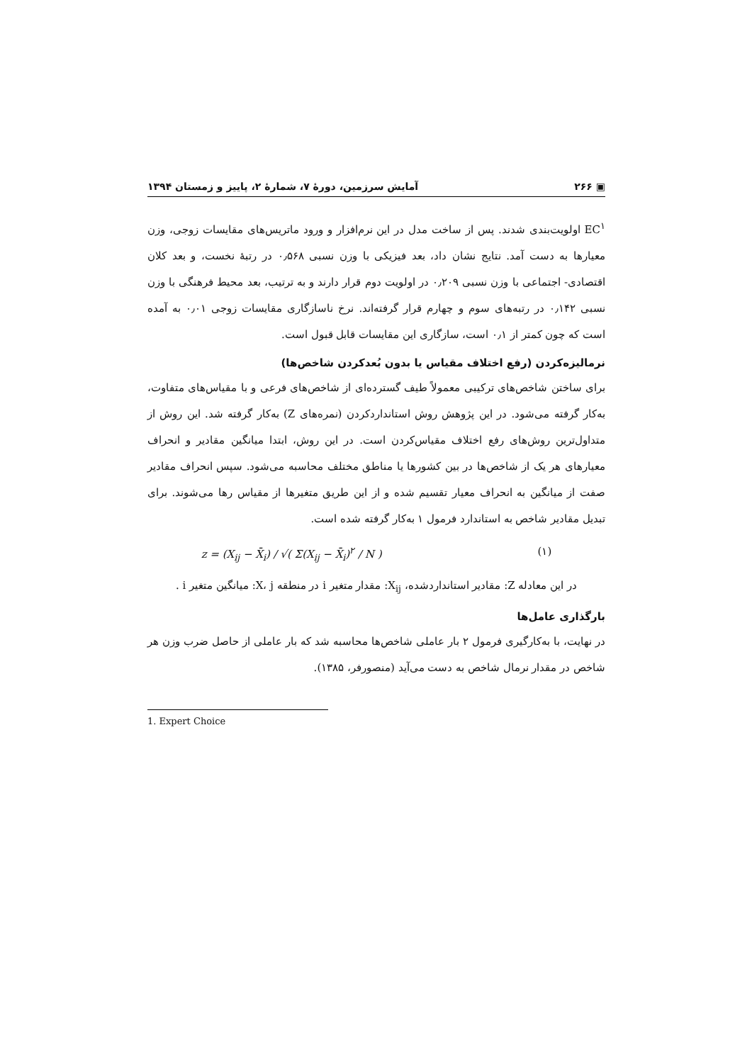▣ ۲۶۶ آمایش سرزمین، دورهٔ ۷، شمارهٔ ۲، پاییز و زمستان ۱۳۹۴
EC<sup>۱</sup> اولویت‌بندی شدند. پس از ساخت مدل در این نرم‌افزار و ورود ماتریس‌های مقایسات زوجی، وزن معیارها به دست آمد. نتایج نشان داد، بعد فیزیکی با وزن نسبی ۰٫۵۶۸ در رتبهٔ نخست، و بعد کلان اقتصادی- اجتماعی با وزن نسبی ۰٫۲۰۹ در اولویت دوم قرار دارند و به ترتیب، بعد محیط فرهنگی با وزن نسبی ۰٫۱۴۲ در رتبه‌های سوم و چهارم قرار گرفته‌اند. نرخ ناسازگاری مقایسات زوجی ۰٫۰۱ به آمده است که چون کمتر از ۰٫۱ است، سازگاری این مقایسات قابل قبول است.
نرمالیزه‌کردن (رفع اختلاف مقیاس یا بدون بُعدکردن شاخص‌ها)
برای ساختن شاخص‌های ترکیبی معمولاً طیف گسترده‌ای از شاخص‌های فرعی و با مقیاس‌های متفاوت، به‌کار گرفته می‌شود. در این پژوهش روش استانداردکردن (نمره‌های Z) به‌کار گرفته شد. این روش از متداول‌ترین روش‌های رفع اختلاف مقیاس‌کردن است. در این روش، ابتدا میانگین مقادیر و انحراف معیارهای هر یک از شاخص‌ها در بین کشورها یا مناطق مختلف محاسبه می‌شود. سپس انحراف مقادیر صفت از میانگین به انحراف معیار تقسیم شده و از این طریق متغیرها از مقیاس رها می‌شوند. برای تبدیل مقادیر شاخص به استاندارد فرمول ۱ به‌کار گرفته شده است.
z = (X<sub>ij</sub> − X̄<sub>i</sub>) / √( Σ(X<sub>ij</sub> − X̄<sub>i</sub>)<sup>۲</sup> / N ) (۱)
در این معادله Z: مقادیر استانداردشده، X<sub>ij</sub>: مقدار متغیر i در منطقه X، j: میانگین متغیر i .
بارگذاری عامل‌ها
در نهایت، با به‌کارگیری فرمول ۲ بار عاملی شاخص‌ها محاسبه شد که بار عاملی از حاصل ضرب وزن هر شاخص در مقدار نرمال شاخص به دست می‌آید (منصورفر، ۱۳۸۵).
1. Expert Choice